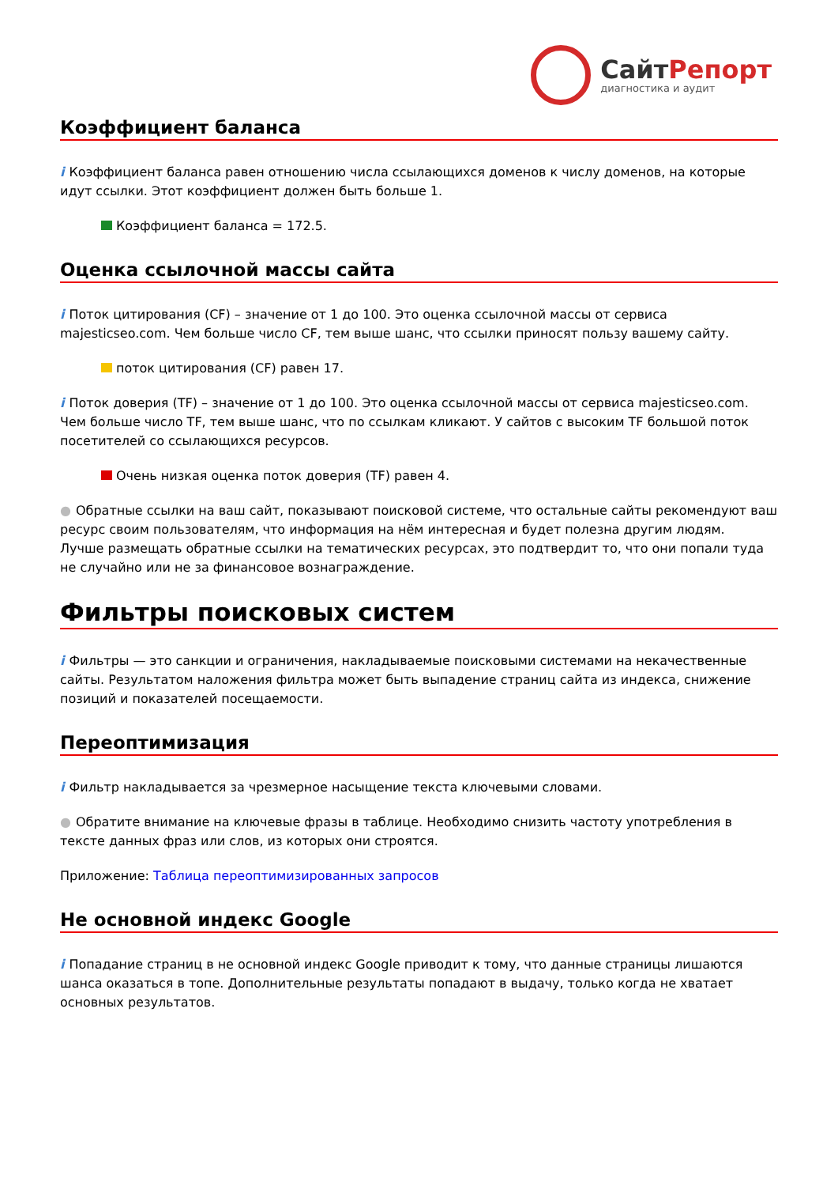СайтРепорт
диагностика и аудит
Коэффициент баланса
i Коэффициент баланса равен отношению числа ссылающихся доменов к числу доменов, на которые идут ссылки. Этот коэффициент должен быть больше 1.
Коэффициент баланса = 172.5.
Оценка ссылочной массы сайта
i Поток цитирования (CF) – значение от 1 до 100. Это оценка ссылочной массы от сервиса majesticseo.com. Чем больше число CF, тем выше шанс, что ссылки приносят пользу вашему сайту.
поток цитирования (CF) равен 17.
i Поток доверия (TF) – значение от 1 до 100. Это оценка ссылочной массы от сервиса majesticseo.com. Чем больше число TF, тем выше шанс, что по ссылкам кликают. У сайтов с высоким TF большой поток посетителей со ссылающихся ресурсов.
Очень низкая оценка поток доверия (TF) равен 4.
● Обратные ссылки на ваш сайт, показывают поисковой системе, что остальные сайты рекомендуют ваш ресурс своим пользователям, что информация на нём интересная и будет полезна другим людям.
Лучше размещать обратные ссылки на тематических ресурсах, это подтвердит то, что они попали туда не случайно или не за финансовое вознаграждение.
Фильтры поисковых систем
i Фильтры — это санкции и ограничения, накладываемые поисковыми системами на некачественные сайты. Результатом наложения фильтра может быть выпадение страниц сайта из индекса, снижение позиций и показателей посещаемости.
Переоптимизация
i Фильтр накладывается за чрезмерное насыщение текста ключевыми словами.
● Обратите внимание на ключевые фразы в таблице. Необходимо снизить частоту употребления в тексте данных фраз или слов, из которых они строятся.
Приложение: Таблица переоптимизированных запросов
Не основной индекс Google
i Попадание страниц в не основной индекс Google приводит к тому, что данные страницы лишаются шанса оказаться в топе. Дополнительные результаты попадают в выдачу, только когда не хватает основных результатов.